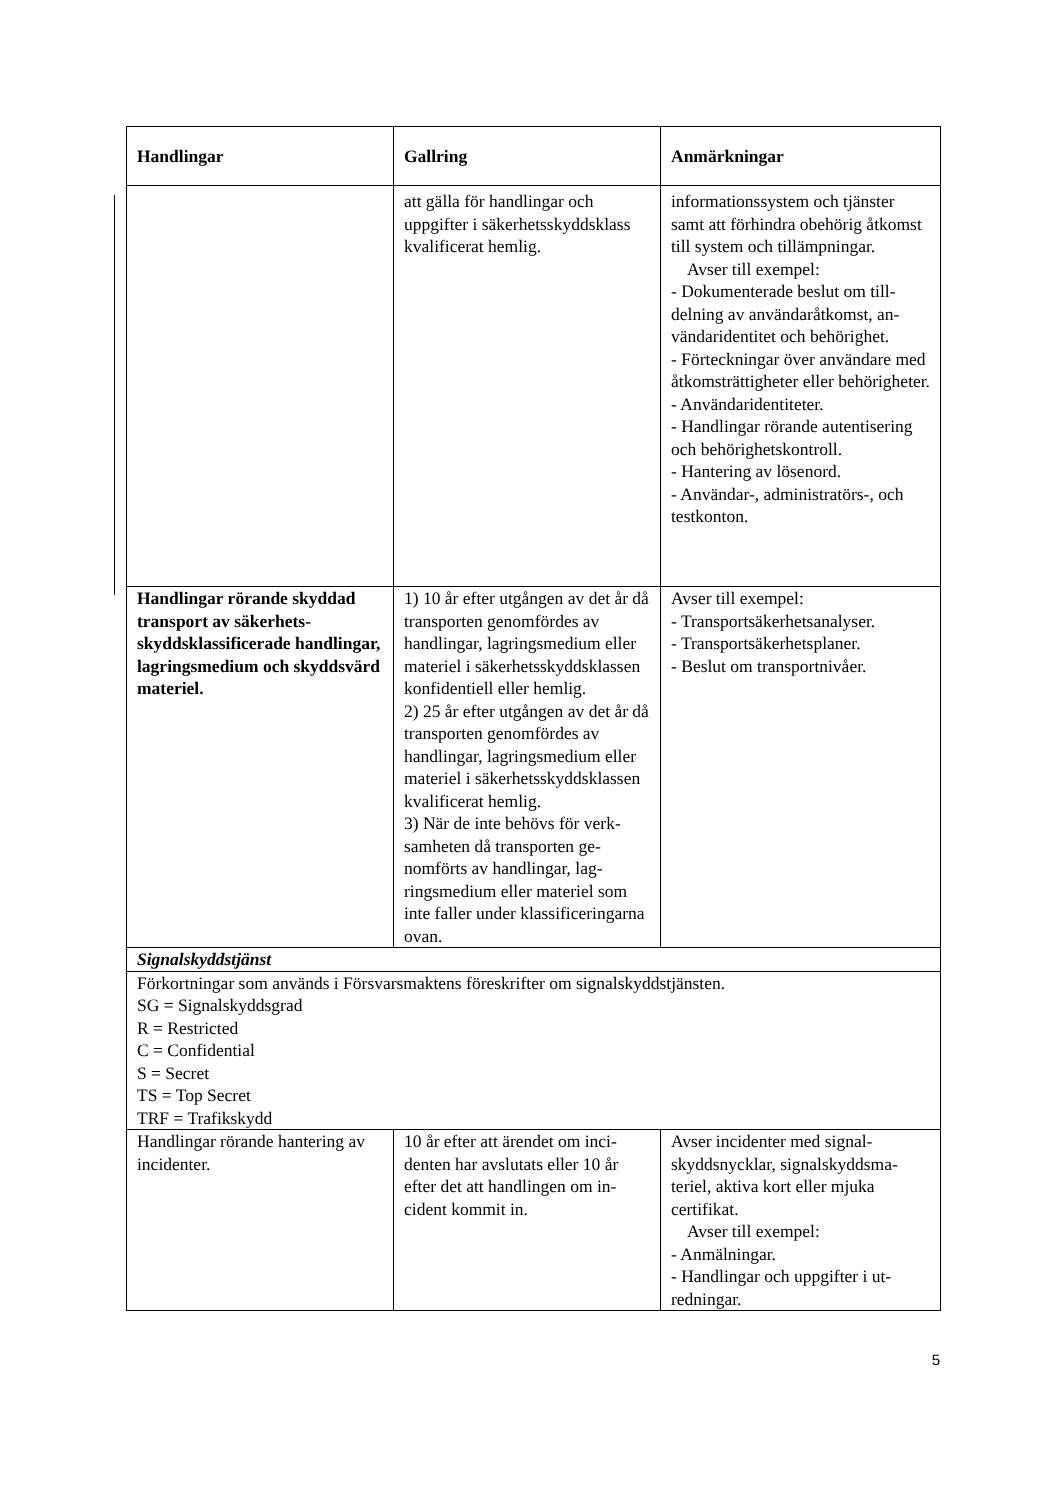| Handlingar | Gallring | Anmärkningar |
| --- | --- | --- |
| | att gälla för handlingar och uppgifter i säkerhetsskydds­klass kvalificerat hemlig. | informationssystem och tjänster samt att förhindra obehörig åt­komst till system och tillämp­ningar. Avser till exempel: - Dokumenterade beslut om till­delning av användaråtkomst, an­vändaridentitet och behörighet. - Förteckningar över användare med åtkomsträttigheter eller be­hörigheter. - Användaridentiteter. - Handlingar rörande autentise­ring och behörighetskontroll. - Hantering av lösenord. - Användar-, administratörs-, och testkonton. |
| Handlingar rörande skyddad transport av säkerhets­skyddsklassificerade hand­lingar, lagringsmedium och skyddsvärd materiel. | 1) 10 år efter utgången av det år då transporten genomfördes av handlingar, lagringsmedium eller materiel i säkerhets­skyddsklassen konfidentiell el­ler hemlig. 2) 25 år efter utgången av det år då transporten genomfördes av handlingar, lagringsmedium eller materiel i säkerhets­skyddsklassen kvalificerat hemlig. 3) När de inte behövs för verk­samheten då transporten ge­nomförts av handlingar, lag­ringsmedium eller materiel som inte faller under klassifi­ceringarna ovan. | Avser till exempel: - Transportsäkerhetsanalyser. - Transportsäkerhetsplaner. - Beslut om transportnivåer. |
| Signalskyddstjänst | | |
| Förkortningar som används i Försvarsmaktens föreskrifter om signalskyddstjänsten. SG = Signalskyddsgrad R = Restricted C = Confidential S = Secret TS = Top Secret TRF = Trafikskydd | | |
| Handlingar rörande hantering av incidenter. | 10 år efter att ärendet om inci­denten har avslutats eller 10 år efter det att handlingen om in­cident kommit in. | Avser incidenter med signal­skyddsnycklar, signalskyddsma­teriel, aktiva kort eller mjuka certifikat. Avser till exempel: - Anmälningar. - Handlingar och uppgifter i ut­redningar. |
5